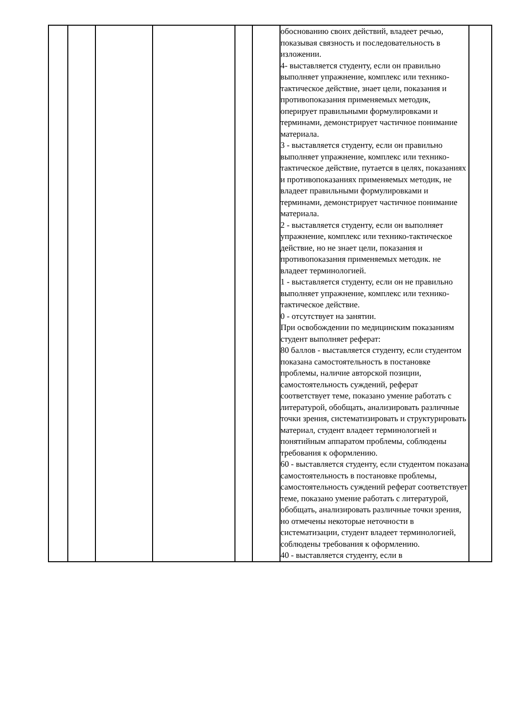| | | | | | | обоснованию своих действий, владеет речью, показывая связность и последовательность в изложении. 4- выставляется студенту, если он правильно выполняет упражнение, комплекс или технико-тактическое действие, знает цели, показания и противопоказания применяемых методик, оперирует правильными формулировками и терминами, демонстрирует частичное понимание материала. 3 - выставляется студенту, если он правильно выполняет упражнение, комплекс или технико-тактическое действие, путается в целях, показаниях и противопоказаниях применяемых методик, не владеет правильными формулировками и терминами, демонстрирует частичное понимание материала. 2 - выставляется студенту, если он выполняет упражнение, комплекс или технико-тактическое действие, но не знает цели, показания и противопоказания применяемых методик. не владеет терминологией. 1 - выставляется студенту, если он не правильно выполняет упражнение, комплекс или технико-тактическое действие. 0 - отсутствует на занятии. При освобождении по медицинским показаниям студент выполняет реферат: 80 баллов - выставляется студенту, если студентом показана самостоятельность в постановке проблемы, наличие авторской позиции, самостоятельность суждений, реферат соответствует теме, показано умение работать с литературой, обобщать, анализировать различные точки зрения, систематизировать и структурировать материал, студент владеет терминологией и понятийным аппаратом проблемы, соблюдены требования к оформлению. 60 - выставляется студенту, если студентом показана самостоятельность в постановке проблемы, самостоятельность суждений реферат соответствует теме, показано умение работать с литературой, обобщать, анализировать различные точки зрения, но отмечены некоторые неточности в систематизации, студент владеет терминологией, соблюдены требования к оформлению. 40 - выставляется студенту, если в | |